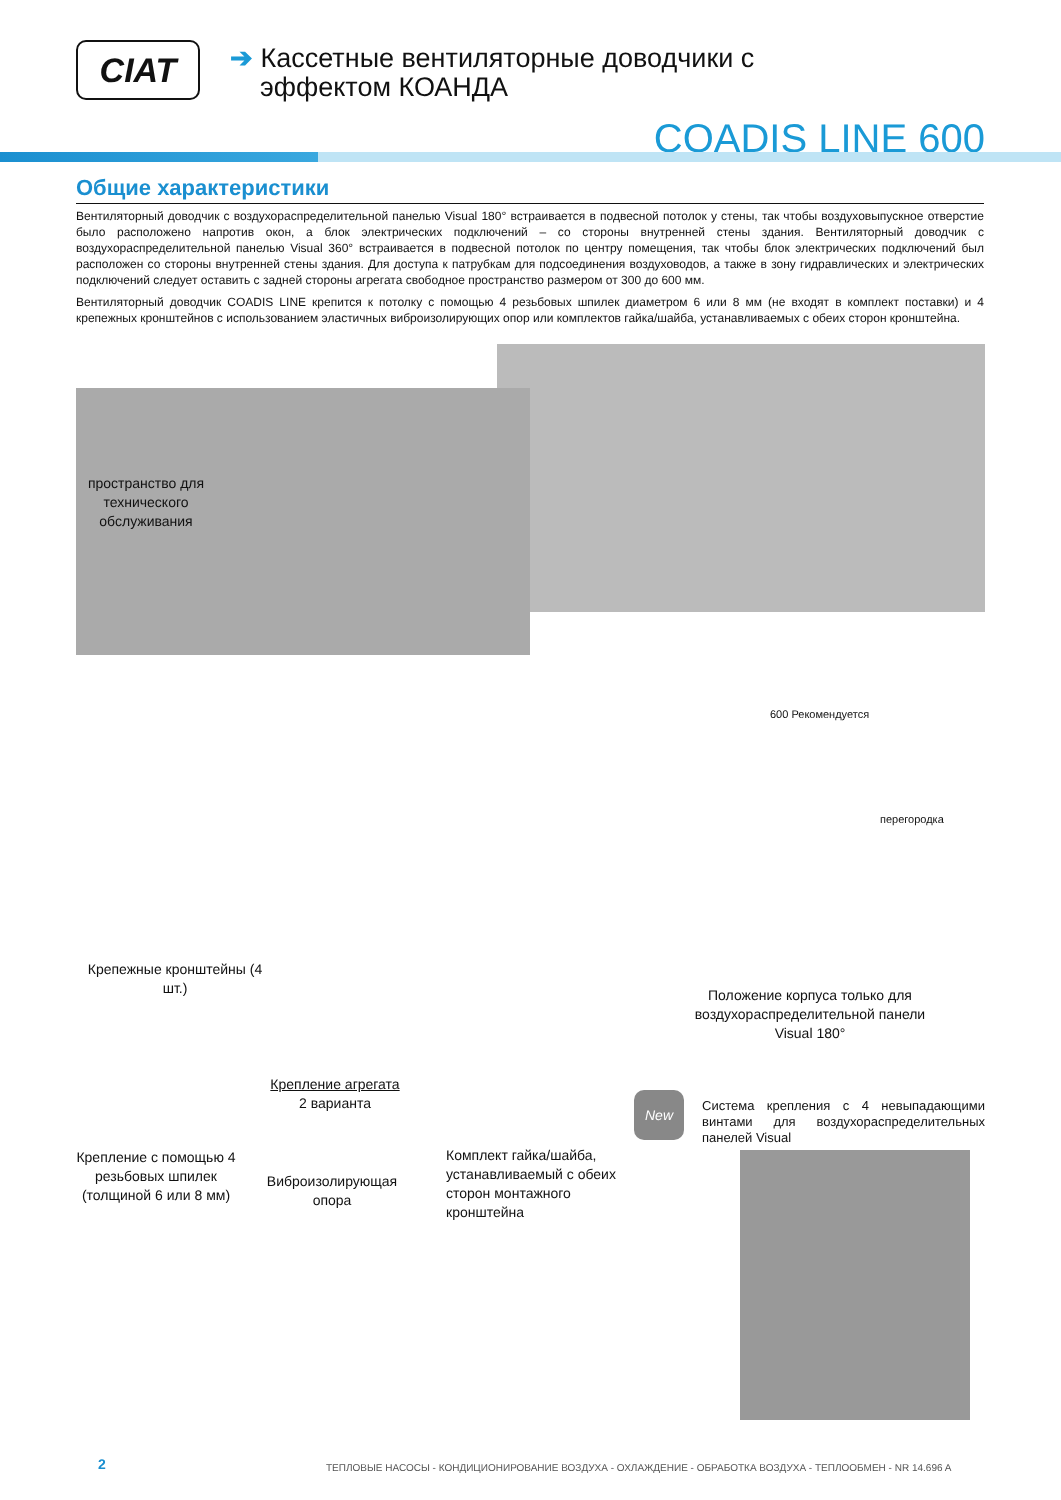CIAT
➔ Кассетные вентиляторные доводчики с
эффектом КОАНДА
COADIS LINE 600
Общие характеристики
Вентиляторный доводчик с воздухораспределительной панелью Visual 180° встраивается в подвесной потолок у стены, так чтобы воздуховыпускное отверстие было расположено напротив окон, а блок электрических подключений – со стороны внутренней стены здания. Вентиляторный доводчик с воздухораспределительной панелью Visual 360° встраивается в подвесной потолок по центру помещения, так чтобы блок электрических подключений был расположен со стороны внутренней стены здания. Для доступа к патрубкам для подсоединения воздуховодов, а также в зону гидравлических и электрических подключений следует оставить с задней стороны агрегата свободное пространство размером от 300 до 600 мм.
Вентиляторный доводчик COADIS LINE крепится к потолку с помощью 4 резьбовых шпилек диаметром 6 или 8 мм (не входят в комплект поставки) и 4 крепежных кронштейнов с использованием эластичных виброизолирующих опор или комплектов гайка/шайба, устанавливаемых с обеих сторон кронштейна.
пространство для технического обслуживания
Крепежные кронштейны (4 шт.)
600 Рекомендуется
перегородка
Положение корпуса только для воздухораспределительной панели Visual 180°
Крепление агрегата
2 варианта
Крепление с помощью 4 резьбовых шпилек (толщиной 6 или 8 мм)
Виброизолирующая опора
Комплект гайка/шайба, устанавливаемый с обеих сторон монтажного кронштейна
New
Система крепления с 4 невыпадающими винтами для воздухораспределительных панелей Visual
2
ТЕПЛОВЫЕ НАСОСЫ - КОНДИЦИОНИРОВАНИЕ ВОЗДУХА - ОХЛАЖДЕНИЕ - ОБРАБОТКА ВОЗДУХА - ТЕПЛООБМЕН - NR 14.696 A